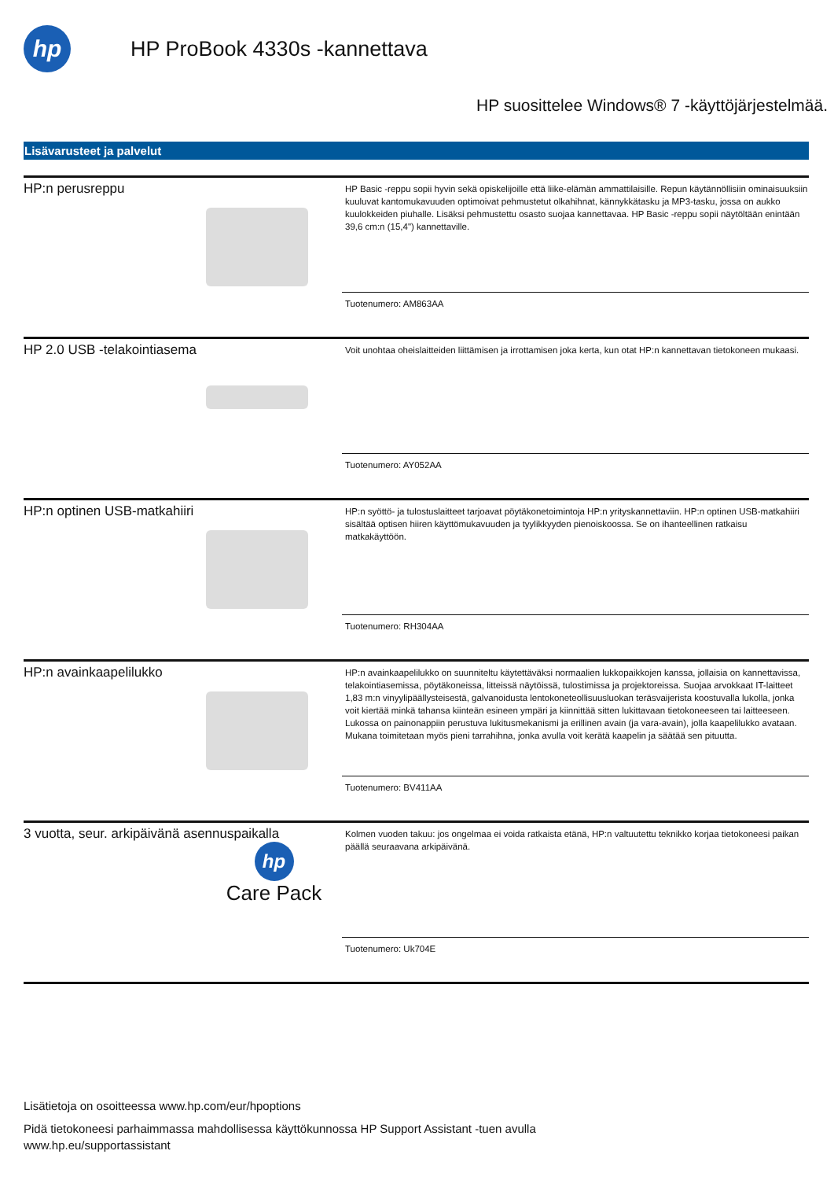hp
HP ProBook 4330s -kannettava
HP suosittelee Windows® 7 -käyttöjärjestelmää.
Lisävarusteet ja palvelut
HP:n perusreppu
HP Basic -reppu sopii hyvin sekä opiskelijoille että liike-elämän ammattilaisille. Repun käytännöllisiin ominaisuuksiin kuuluvat kantomukavuuden optimoivat pehmustetut olkahihnat, kännykkätasku ja MP3-tasku, jossa on aukko kuulokkeiden piuhalle. Lisäksi pehmustettu osasto suojaa kannettavaa. HP Basic -reppu sopii näytöltään enintään 39,6 cm:n (15,4") kannettaville.
Tuotenumero: AM863AA
HP 2.0 USB -telakointiasema
Voit unohtaa oheislaitteiden liittämisen ja irrottamisen joka kerta, kun otat HP:n kannettavan tietokoneen mukaasi.
Tuotenumero: AY052AA
HP:n optinen USB-matkahiiri
HP:n syöttö- ja tulostuslaitteet tarjoavat pöytäkonetoimintoja HP:n yrityskannettaviin. HP:n optinen USB-matkahiiri sisältää optisen hiiren käyttömukavuuden ja tyylikkyyden pienoiskoossa. Se on ihanteellinen ratkaisu matkakäyttöön.
Tuotenumero: RH304AA
HP:n avainkaapelilukko
HP:n avainkaapelilukko on suunniteltu käytettäväksi normaalien lukkopaikkojen kanssa, jollaisia on kannettavissa, telakointiasemissa, pöytäkoneissa, litteissä näytöissä, tulostimissa ja projektoreissa. Suojaa arvokkaat IT-laitteet 1,83 m:n vinyylipäällysteisestä, galvanoidusta lentokoneteollisuusluokan teräsvaijerista koostuvalla lukolla, jonka voit kiertää minkä tahansa kiinteän esineen ympäri ja kiinnittää sitten lukittavaan tietokoneeseen tai laitteeseen. Lukossa on painonappiin perustuva lukitusmekanismi ja erillinen avain (ja vara-avain), jolla kaapelilukko avataan. Mukana toimitetaan myös pieni tarrahihna, jonka avulla voit kerätä kaapelin ja säätää sen pituutta.
Tuotenumero: BV411AA
3 vuotta, seur. arkipäivänä asennuspaikalla
hp
Care Pack
Kolmen vuoden takuu: jos ongelmaa ei voida ratkaista etänä, HP:n valtuutettu teknikko korjaa tietokoneesi paikan päällä seuraavana arkipäivänä.
Tuotenumero: Uk704E
Lisätietoja on osoitteessa www.hp.com/eur/hpoptions
Pidä tietokoneesi parhaimmassa mahdollisessa käyttökunnossa HP Support Assistant -tuen avulla
www.hp.eu/supportassistant